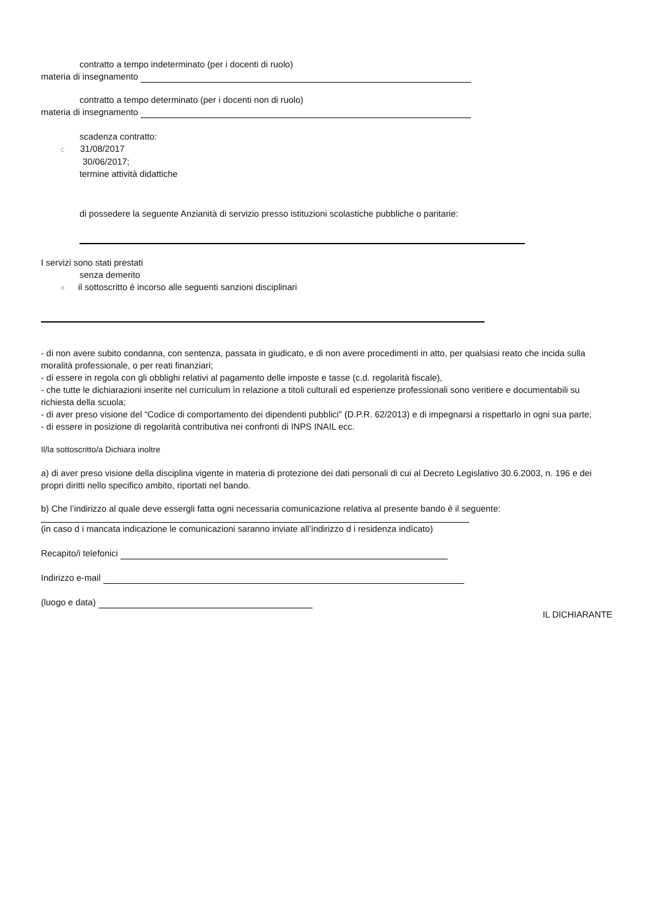contratto a tempo indeterminato (per i docenti di ruolo)
materia di insegnamento
contratto a tempo determinato (per i docenti non di ruolo)
materia di insegnamento
scadenza contratto:
c 31/08/2017
30/06/2017;
termine attività didattiche
di possedere la seguente Anzianità di servizio presso istituzioni scolastiche pubbliche o paritarie:
I servizi sono stati prestati
senza demerito
○ il sottoscritto è incorso alle seguenti sanzioni disciplinari
- di non avere subito condanna, con sentenza, passata in giudicato, e di non avere procedimenti in atto, per qualsiasi reato che incida sulla moralità professionale, o per reati finanziari;
- di essere in regola con gli obblighi relativi al pagamento delle imposte e tasse (c.d. regolarità fiscale),
- che tutte le dichiarazioni inserite nel curriculum ìn relazione a titoli culturali ed esperienze professionali sono veritiere e documentabili su richiesta della scuola;
- di aver preso visione del “Codice di comportamento dei dipendenti pubblici" (D.P.R. 62/2013) e di impegnarsi a rispettarlo in ogni sua parte;
- di essere in posizione di regolarità contributiva nei confronti di INPS INAIL ecc.
Il/la sottoscritto/a Dichiara inoltre
a) di aver preso visione della disciplina vigente in materia di protezione dei dati personali di cui al Decreto Legislativo 30.6.2003, n. 196 e dei propri diritti nello specifico ambito, riportati nel bando.
b) Che l’indirizzo al quale deve essergli fatta ogni necessaria comunicazione relativa al presente bando è il seguente:
(in caso d i mancata indicazione le comunicazioni saranno inviate all’indirizzo d i residenza indìcato)
Recapito/i telefonici
Indirizzo e-mail
(luogo e data)
IL DICHIARANTE